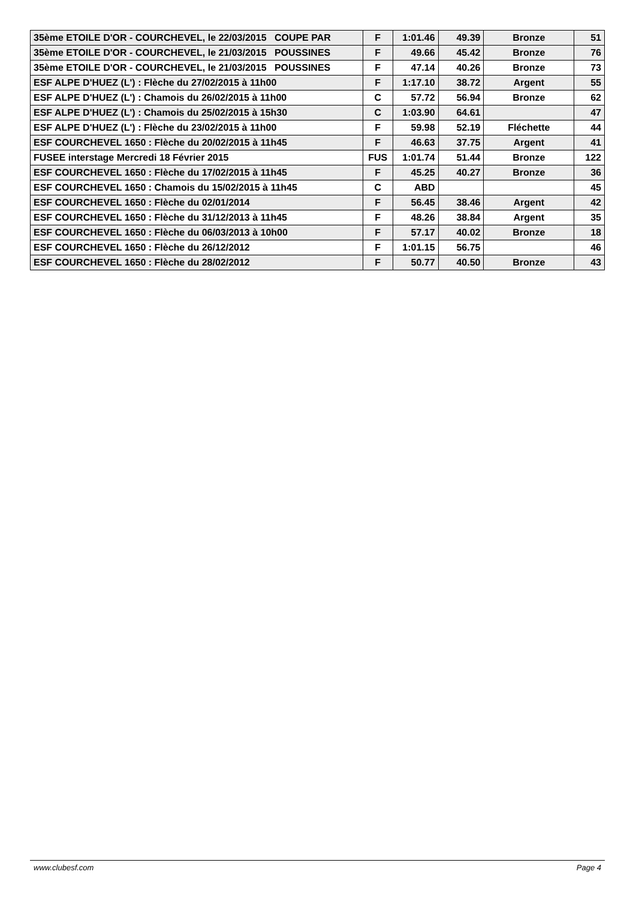| 35ème ETOILE D'OR - COURCHEVEL, le 22/03/2015 COUPE PAR | F | 1:01.46 | 49.39 | Bronze | 51 |
| 35ème ETOILE D'OR - COURCHEVEL, le 21/03/2015 POUSSINES | F | 49.66 | 45.42 | Bronze | 76 |
| 35ème ETOILE D'OR - COURCHEVEL, le 21/03/2015 POUSSINES | F | 47.14 | 40.26 | Bronze | 73 |
| ESF ALPE D'HUEZ (L') : Flèche du 27/02/2015 à 11h00 | F | 1:17.10 | 38.72 | Argent | 55 |
| ESF ALPE D'HUEZ (L') : Chamois du 26/02/2015 à 11h00 | C | 57.72 | 56.94 | Bronze | 62 |
| ESF ALPE D'HUEZ (L') : Chamois du 25/02/2015 à 15h30 | C | 1:03.90 | 64.61 | | 47 |
| ESF ALPE D'HUEZ (L') : Flèche du 23/02/2015 à 11h00 | F | 59.98 | 52.19 | Fléchette | 44 |
| ESF COURCHEVEL 1650 : Flèche du 20/02/2015 à 11h45 | F | 46.63 | 37.75 | Argent | 41 |
| FUSEE interstage Mercredi 18 Février 2015 | FUS | 1:01.74 | 51.44 | Bronze | 122 |
| ESF COURCHEVEL 1650 : Flèche du 17/02/2015 à 11h45 | F | 45.25 | 40.27 | Bronze | 36 |
| ESF COURCHEVEL 1650 : Chamois du 15/02/2015 à 11h45 | C | ABD | | | 45 |
| ESF COURCHEVEL 1650 : Flèche du 02/01/2014 | F | 56.45 | 38.46 | Argent | 42 |
| ESF COURCHEVEL 1650 : Flèche du 31/12/2013 à 11h45 | F | 48.26 | 38.84 | Argent | 35 |
| ESF COURCHEVEL 1650 : Flèche du 06/03/2013 à 10h00 | F | 57.17 | 40.02 | Bronze | 18 |
| ESF COURCHEVEL 1650 : Flèche du 26/12/2012 | F | 1:01.15 | 56.75 | | 46 |
| ESF COURCHEVEL 1650 : Flèche du 28/02/2012 | F | 50.77 | 40.50 | Bronze | 43 |
www.clubesf.com Page 4